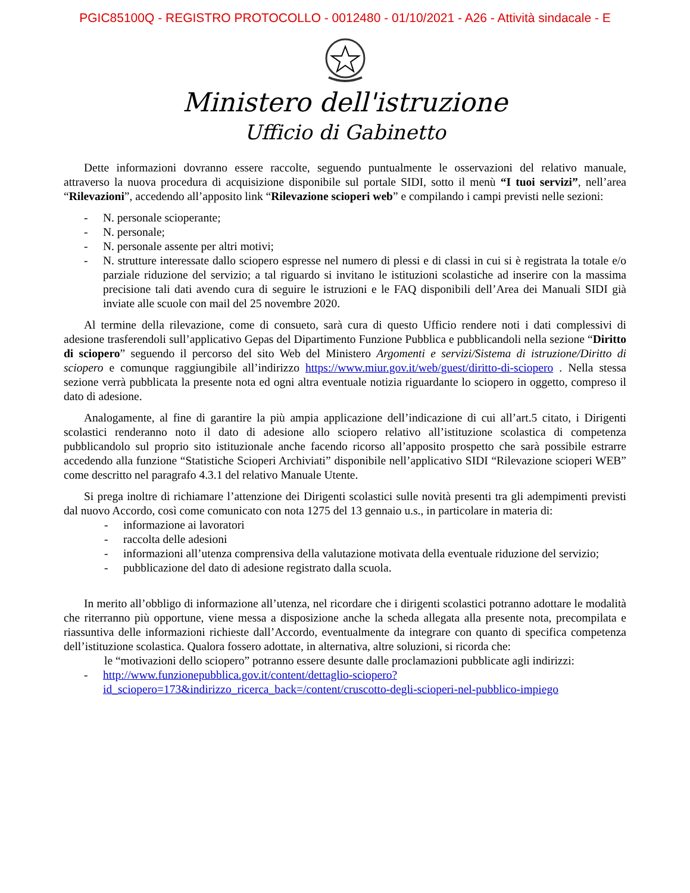PGIC85100Q - REGISTRO PROTOCOLLO - 0012480 - 01/10/2021 - A26 - Attività sindacale - E
Ministero dell'istruzione
Ufficio di Gabinetto
Dette informazioni dovranno essere raccolte, seguendo puntualmente le osservazioni del relativo manuale, attraverso la nuova procedura di acquisizione disponibile sul portale SIDI, sotto il menù “I tuoi servizi”, nell’area “Rilevazioni”, accedendo all’apposito link “Rilevazione scioperi web” e compilando i campi previsti nelle sezioni:
- N. personale scioperante;
- N. personale;
- N. personale assente per altri motivi;
- N. strutture interessate dallo sciopero espresse nel numero di plessi e di classi in cui si è registrata la totale e/o parziale riduzione del servizio; a tal riguardo si invitano le istituzioni scolastiche ad inserire con la massima precisione tali dati avendo cura di seguire le istruzioni e le FAQ disponibili dell’Area dei Manuali SIDI già inviate alle scuole con mail del 25 novembre 2020.
Al termine della rilevazione, come di consueto, sarà cura di questo Ufficio rendere noti i dati complessivi di adesione trasferendoli sull’applicativo Gepas del Dipartimento Funzione Pubblica e pubblicandoli nella sezione “Diritto di sciopero” seguendo il percorso del sito Web del Ministero Argomenti e servizi/Sistema di istruzione/Diritto di sciopero e comunque raggiungibile all’indirizzo https://www.miur.gov.it/web/guest/diritto-di-sciopero . Nella stessa sezione verrà pubblicata la presente nota ed ogni altra eventuale notizia riguardante lo sciopero in oggetto, compreso il dato di adesione.
Analogamente, al fine di garantire la più ampia applicazione dell’indicazione di cui all’art.5 citato, i Dirigenti scolastici renderanno noto il dato di adesione allo sciopero relativo all’istituzione scolastica di competenza pubblicandolo sul proprio sito istituzionale anche facendo ricorso all’apposito prospetto che sarà possibile estrarre accedendo alla funzione “Statistiche Scioperi Archiviati” disponibile nell’applicativo SIDI “Rilevazione scioperi WEB” come descritto nel paragrafo 4.3.1 del relativo Manuale Utente.
Si prega inoltre di richiamare l’attenzione dei Dirigenti scolastici sulle novità presenti tra gli adempimenti previsti dal nuovo Accordo, così come comunicato con nota 1275 del 13 gennaio u.s., in particolare in materia di:
- informazione ai lavoratori
- raccolta delle adesioni
- informazioni all’utenza comprensiva della valutazione motivata della eventuale riduzione del servizio;
- pubblicazione del dato di adesione registrato dalla scuola.
In merito all’obbligo di informazione all’utenza, nel ricordare che i dirigenti scolastici potranno adottare le modalità che riterranno più opportune, viene messa a disposizione anche la scheda allegata alla presente nota, precompilata e riassuntiva delle informazioni richieste dall’Accordo, eventualmente da integrare con quanto di specifica competenza dell’istituzione scolastica. Qualora fossero adottate, in alternativa, altre soluzioni, si ricorda che:
le “motivazioni dello sciopero” potranno essere desunte dalle proclamazioni pubblicate agli indirizzi:
- http://www.funzionepubblica.gov.it/content/dettaglio-sciopero?id_sciopero=173&indirizzo_ricerca_back=/content/cruscotto-degli-scioperi-nel-pubblico-impiego